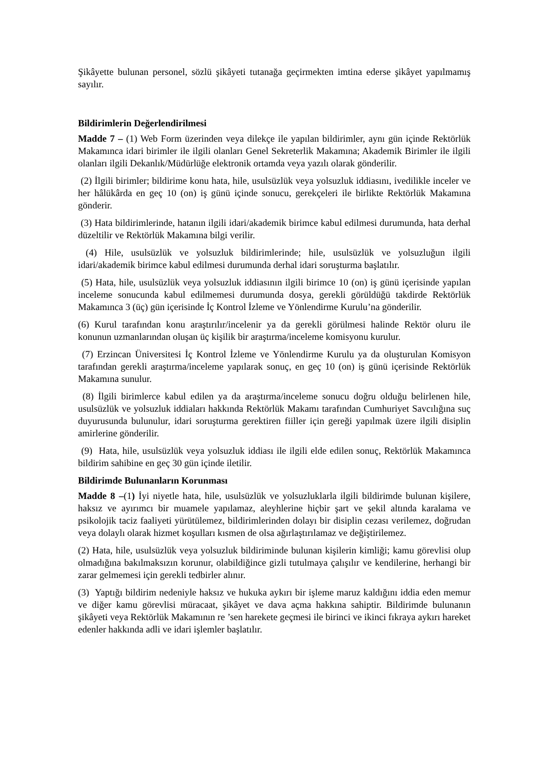Şikâyette bulunan personel, sözlü şikâyeti tutanağa geçirmekten imtina ederse şikâyet yapılmamış sayılır.
Bildirimlerin Değerlendirilmesi
Madde 7 – (1) Web Form üzerinden veya dilekçe ile yapılan bildirimler, aynı gün içinde Rektörlük Makamınca idari birimler ile ilgili olanları Genel Sekreterlik Makamına; Akademik Birimler ile ilgili olanları ilgili Dekanlık/Müdürlüğe elektronik ortamda veya yazılı olarak gönderilir.
(2) İlgili birimler; bildirime konu hata, hile, usulsüzlük veya yolsuzluk iddiasını, ivedilikle inceler ve her hâlükârda en geç 10 (on) iş günü içinde sonucu, gerekçeleri ile birlikte Rektörlük Makamına gönderir.
(3) Hata bildirimlerinde, hatanın ilgili idari/akademik birimce kabul edilmesi durumunda, hata derhal düzeltilir ve Rektörlük Makamına bilgi verilir.
(4) Hile, usulsüzlük ve yolsuzluk bildirimlerinde; hile, usulsüzlük ve yolsuzluğun ilgili idari/akademik birimce kabul edilmesi durumunda derhal idari soruşturma başlatılır.
(5) Hata, hile, usulsüzlük veya yolsuzluk iddiasının ilgili birimce 10 (on) iş günü içerisinde yapılan inceleme sonucunda kabul edilmemesi durumunda dosya, gerekli görüldüğü takdirde Rektörlük Makamınca 3 (üç) gün içerisinde İç Kontrol İzleme ve Yönlendirme Kurulu’na gönderilir.
(6) Kurul tarafından konu araştırılır/incelenir ya da gerekli görülmesi halinde Rektör oluru ile konunun uzmanlarından oluşan üç kişilik bir araştırma/inceleme komisyonu kurulur.
(7) Erzincan Üniversitesi İç Kontrol İzleme ve Yönlendirme Kurulu ya da oluşturulan Komisyon tarafından gerekli araştırma/inceleme yapılarak sonuç, en geç 10 (on) iş günü içerisinde Rektörlük Makamına sunulur.
(8) İlgili birimlerce kabul edilen ya da araştırma/inceleme sonucu doğru olduğu belirlenen hile, usulsüzlük ve yolsuzluk iddiaları hakkında Rektörlük Makamı tarafından Cumhuriyet Savcılığına suç duyurusunda bulunulur, idari soruşturma gerektiren fiiller için gereği yapılmak üzere ilgili disiplin amirlerine gönderilir.
(9) Hata, hile, usulsüzlük veya yolsuzluk iddiası ile ilgili elde edilen sonuç, Rektörlük Makamınca bildirim sahibine en geç 30 gün içinde iletilir.
Bildirimde Bulunanların Korunması
Madde 8 –(1) İyi niyetle hata, hile, usulsüzlük ve yolsuzluklarla ilgili bildirimde bulunan kişilere, haksız ve ayırımcı bir muamele yapılamaz, aleyhlerine hiçbir şart ve şekil altında karalama ve psikolojik taciz faaliyeti yürütülemez, bildirimlerinden dolayı bir disiplin cezası verilemez, doğrudan veya dolaylı olarak hizmet koşulları kısmen de olsa ağırlaştırılamaz ve değiştirilemez.
(2) Hata, hile, usulsüzlük veya yolsuzluk bildiriminde bulunan kişilerin kimliği; kamu görevlisi olup olmadığına bakılmaksızın korunur, olabildiğince gizli tutulmaya çalışılır ve kendilerine, herhangi bir zarar gelmemesi için gerekli tedbirler alınır.
(3) Yaptığı bildirim nedeniyle haksız ve hukuka aykırı bir işleme maruz kaldığını iddia eden memur ve diğer kamu görevlisi müracaat, şikâyet ve dava açma hakkına sahiptir. Bildirimde bulunanın şikâyeti veya Rektörlük Makamının re ’sen harekete geçmesi ile birinci ve ikinci fıkraya aykırı hareket edenler hakkında adli ve idari işlemler başlatılır.